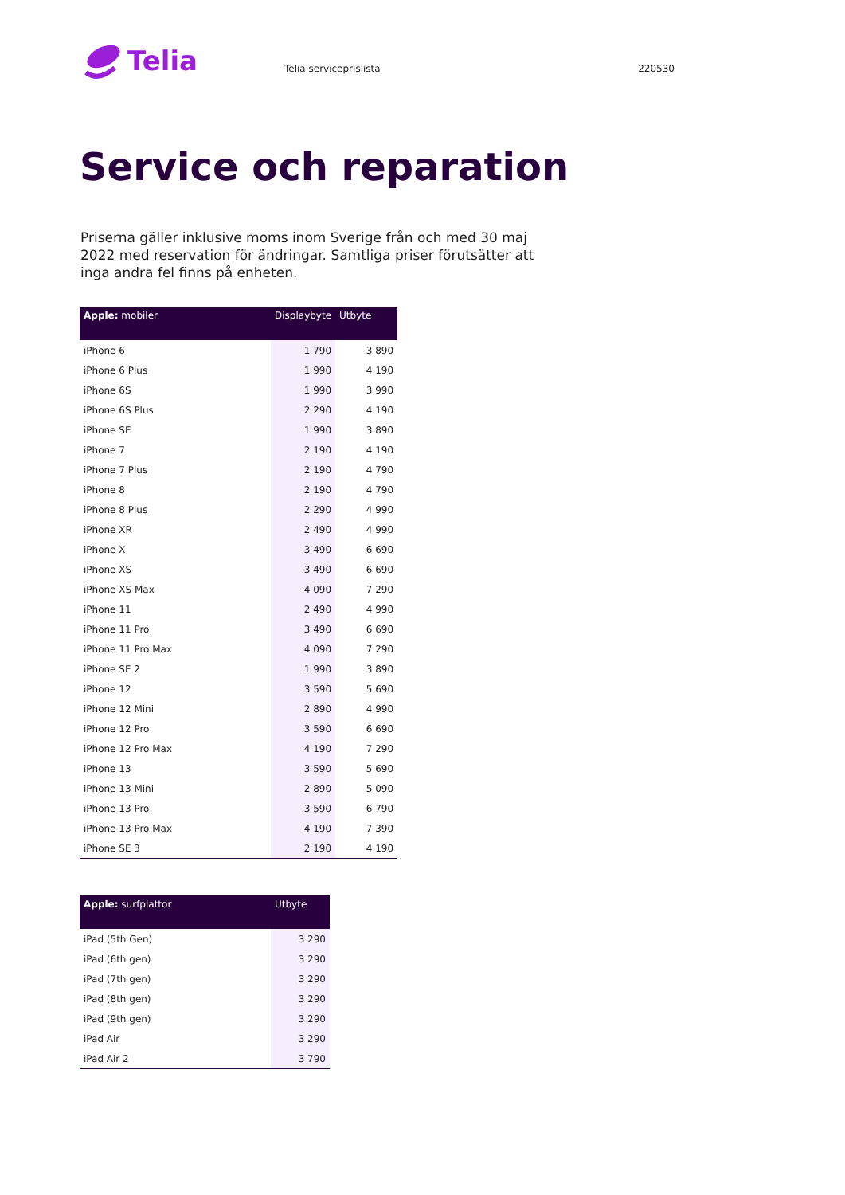Telia
Telia serviceprislista 220530
Service och reparation
Priserna gäller inklusive moms inom Sverige från och med 30 maj 2022 med reservation för ändringar. Samtliga priser förutsätter att inga andra fel finns på enheten.
| Apple: mobiler | Displaybyte | Utbyte |
| --- | --- | --- |
| iPhone 6 | 1 790 | 3 890 |
| iPhone 6 Plus | 1 990 | 4 190 |
| iPhone 6S | 1 990 | 3 990 |
| iPhone 6S Plus | 2 290 | 4 190 |
| iPhone SE | 1 990 | 3 890 |
| iPhone 7 | 2 190 | 4 190 |
| iPhone 7 Plus | 2 190 | 4 790 |
| iPhone 8 | 2 190 | 4 790 |
| iPhone 8 Plus | 2 290 | 4 990 |
| iPhone XR | 2 490 | 4 990 |
| iPhone X | 3 490 | 6 690 |
| iPhone XS | 3 490 | 6 690 |
| iPhone XS Max | 4 090 | 7 290 |
| iPhone 11 | 2 490 | 4 990 |
| iPhone 11 Pro | 3 490 | 6 690 |
| iPhone 11 Pro Max | 4 090 | 7 290 |
| iPhone SE 2 | 1 990 | 3 890 |
| iPhone 12 | 3 590 | 5 690 |
| iPhone 12 Mini | 2 890 | 4 990 |
| iPhone 12 Pro | 3 590 | 6 690 |
| iPhone 12 Pro Max | 4 190 | 7 290 |
| iPhone 13 | 3 590 | 5 690 |
| iPhone 13 Mini | 2 890 | 5 090 |
| iPhone 13 Pro | 3 590 | 6 790 |
| iPhone 13 Pro Max | 4 190 | 7 390 |
| iPhone SE 3 | 2 190 | 4 190 |
| Apple: surfplattor | Utbyte |
| --- | --- |
| iPad (5th Gen) | 3 290 |
| iPad (6th gen) | 3 290 |
| iPad (7th gen) | 3 290 |
| iPad (8th gen) | 3 290 |
| iPad (9th gen) | 3 290 |
| iPad Air | 3 290 |
| iPad Air 2 | 3 790 |